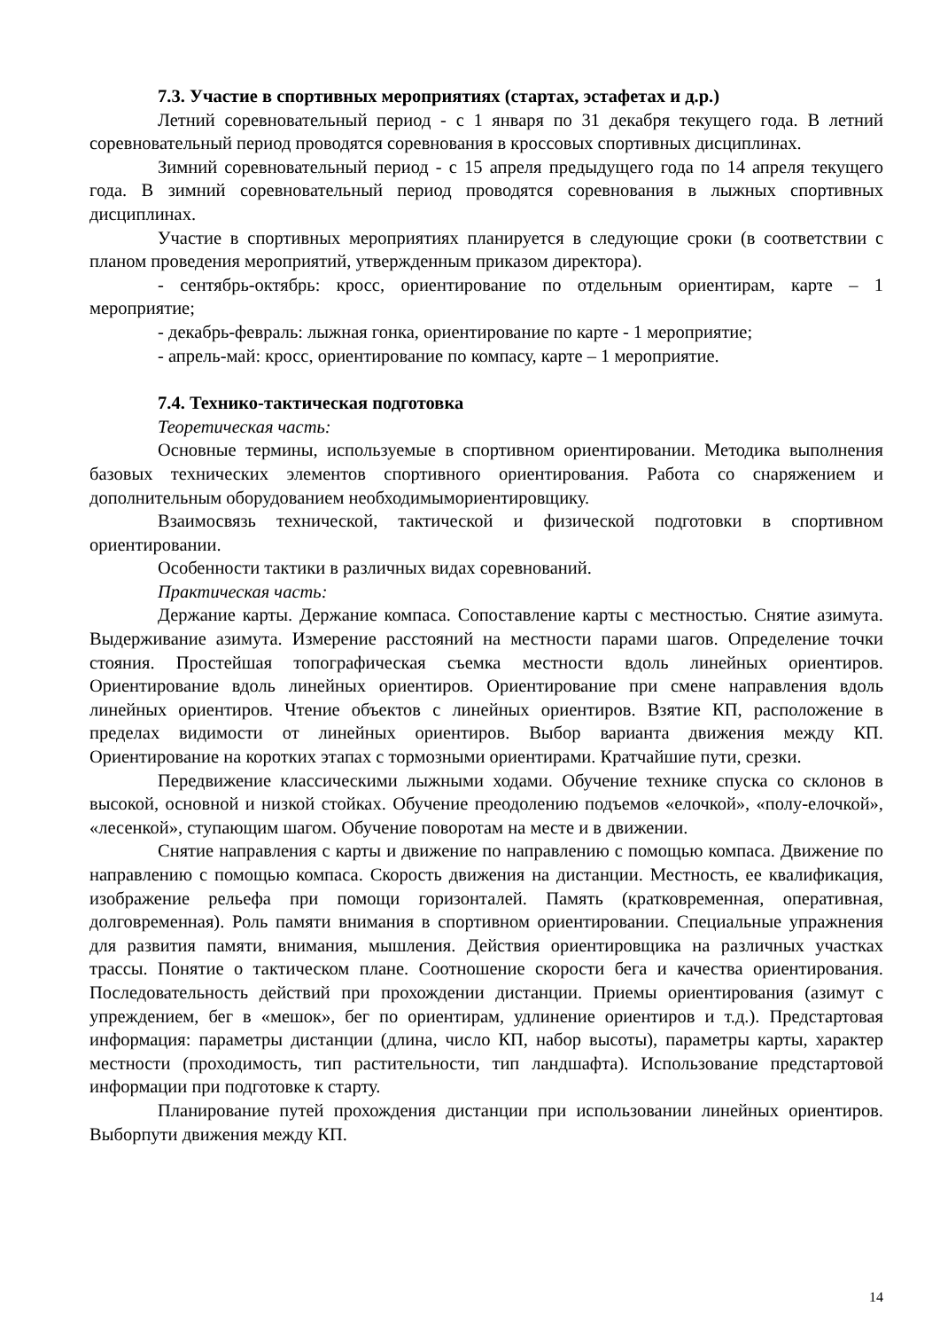7.3. Участие в спортивных мероприятиях (стартах, эстафетах и д.р.)
Летний соревновательный период - с 1 января по 31 декабря текущего года. В летний соревновательный период проводятся соревнования в кроссовых спортивных дисциплинах.
Зимний соревновательный период - с 15 апреля предыдущего года по 14 апреля текущего года. В зимний соревновательный период проводятся соревнования в лыжных спортивных дисциплинах.
Участие в спортивных мероприятиях планируется в следующие сроки (в соответствии с планом проведения мероприятий, утвержденным приказом директора).
- сентябрь-октябрь: кросс, ориентирование по отдельным ориентирам, карте – 1 мероприятие;
- декабрь-февраль: лыжная гонка, ориентирование по карте - 1 мероприятие;
- апрель-май: кросс, ориентирование по компасу, карте – 1 мероприятие.
7.4. Технико-тактическая подготовка
Теоретическая часть:
Основные термины, используемые в спортивном ориентировании. Методика выполнения базовых технических элементов спортивного ориентирования. Работа со снаряжением и дополнительным оборудованием необходимымориентировщику.
Взаимосвязь технической, тактической и физической подготовки в спортивном ориентировании.
Особенности тактики в различных видах соревнований.
Практическая часть:
Держание карты. Держание компаса. Сопоставление карты с местностью. Снятие азимута. Выдерживание азимута. Измерение расстояний на местности парами шагов. Определение точки стояния. Простейшая топографическая съемка местности вдоль линейных ориентиров. Ориентирование вдоль линейных ориентиров. Ориентирование при смене направления вдоль линейных ориентиров. Чтение объектов с линейных ориентиров. Взятие КП, расположение в пределах видимости от линейных ориентиров. Выбор варианта движения между КП. Ориентирование на коротких этапах с тормозными ориентирами. Кратчайшие пути, срезки.
Передвижение классическими лыжными ходами. Обучение технике спуска со склонов в высокой, основной и низкой стойках. Обучение преодолению подъемов «елочкой», «полу-елочкой», «лесенкой», ступающим шагом. Обучение поворотам на месте и в движении.
Снятие направления с карты и движение по направлению с помощью компаса. Движение по направлению с помощью компаса. Скорость движения на дистанции. Местность, ее квалификация, изображение рельефа при помощи горизонталей. Память (кратковременная, оперативная, долговременная). Роль памяти внимания в спортивном ориентировании. Специальные упражнения для развития памяти, внимания, мышления. Действия ориентировщика на различных участках трассы. Понятие о тактическом плане. Соотношение скорости бега и качества ориентирования. Последовательность действий при прохождении дистанции. Приемы ориентирования (азимут с упреждением, бег в «мешок», бег по ориентирам, удлинение ориентиров и т.д.). Предстартовая информация: параметры дистанции (длина, число КП, набор высоты), параметры карты, характер местности (проходимость, тип растительности, тип ландшафта). Использование предстартовой информации при подготовке к старту.
Планирование путей прохождения дистанции при использовании линейных ориентиров. Выборпути движения между КП.
14